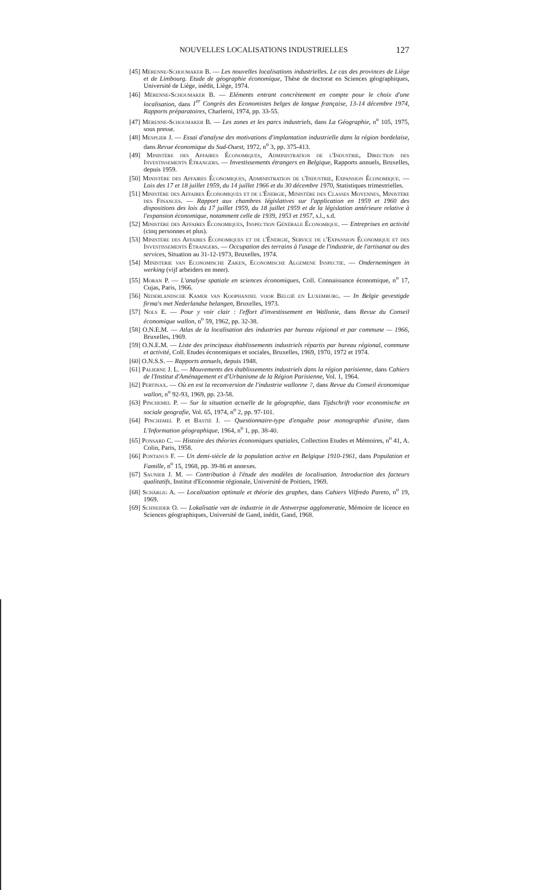NOUVELLES LOCALISATIONS INDUSTRIELLES 127
[45] Mérenne-Schoumaker B. — Les nouvelles localisations industrielles. Le cas des provinces de Liège et de Limbourg. Etude de géographie économique, Thèse de doctorat en Sciences géographiques, Université de Liège, inédit, Liège, 1974.
[46] Mérenne-Schoumaker B. — Eléments entrant concrètement en compte pour le choix d'une localisation, dans 1<sup>er</sup> Congrès des Economistes belges de langue française, 13-14 décembre 1974, Rapports préparatoires, Charleroi, 1974, pp. 33-55.
[47] Mérenne-Schoumaker B. — Les zones et les parcs industriels, dans La Géographie, n<sup>o</sup> 105, 1975, sous presse.
[48] Mesplier J. — Essai d'analyse des motivations d'implantation industrielle dans la région bordelaise, dans Revue économique du Sud-Ouest, 1972, n<sup>o</sup> 3, pp. 375-413.
[49] Ministère des Affaires Économiques, Administration de l'Industrie, Direction des Investissements Étrangers. — Investissements étrangers en Belgique, Rapports annuels, Bruxelles, depuis 1959.
[50] Ministère des Affaires Économiques, Administration de l'Industrie, Expansion Économique. — Lois des 17 et 18 juillet 1959, du 14 juillet 1966 et du 30 décembre 1970, Statistiques trimestrielles.
[51] Ministère des Affaires Économiques et de l'Énergie, Ministère des Classes Moyennes, Ministère des Finances. — Rapport aux chambres législatives sur l'application en 1959 et 1960 des dispositions des lois du 17 juillet 1959, du 18 juillet 1959 et de la législation antérieure relative à l'expansion économique, notamment celle de 1939, 1953 et 1957, s.l., s.d.
[52] Ministère des Affaires Économiques, Inspection Générale Économique. — Entreprises en activité (cinq personnes et plus).
[53] Ministère des Affaires Économiques et de l'Énergie, Service de l'Expansion Économique et des Investissements Étrangers. — Occupation des terrains à l'usage de l'industrie, de l'artisanat ou des services, Situation au 31-12-1973, Bruxelles, 1974.
[54] Ministerie van Economische Zaken, Economische Algemene Inspectie. — Ondernemingen in werking (vijf arbeiders en meer).
[55] Moran P. — L'analyse spatiale en sciences économiques, Coll. Connaissance économique, n<sup>o</sup> 17, Cujas, Paris, 1966.
[56] Nederlandsche Kamer van Koophandel voor België en Luxemburg. — In Belgie gevestigde firma's met Nederlandse belangen, Bruxelles, 1973.
[57] Nols E. — Pour y voir clair : l'effort d'investissement en Wallonie, dans Revue du Conseil économique wallon, n<sup>o</sup> 59, 1962, pp. 32-38.
[58] O.N.E.M. — Atlas de la localisation des industries par bureau régional et par commune — 1966, Bruxelles, 1969.
[59] O.N.E.M. — Liste des principaux établissements industriels répartis par bureau régional, commune et activité, Coll. Etudes économiques et sociales, Bruxelles, 1969, 1970, 1972 et 1974.
[60] O.N.S.S. — Rapports annuels, depuis 1948.
[61] Palierne J. L. — Mouvements des établissements industriels dans la région parisienne, dans Cahiers de l'Institut d'Aménagement et d'Urbanisme de la Région Parisienne, Vol. 1, 1964.
[62] Pertinax. — Où en est la reconversion de l'industrie wallonne ?, dans Revue du Conseil économique wallon, n<sup>o</sup> 92-93, 1969, pp. 23-58.
[63] Pinchemel P. — Sur la situation actuelle de la géographie, dans Tijdschrift voor economische en sociale geografie, Vol. 65, 1974, n<sup>o</sup> 2, pp. 97-101.
[64] Pinchemel P. et Bastié J. — Questionnaire-type d'enquête pour monographie d'usine, dans L'Information géographique, 1964, n<sup>o</sup> 1, pp. 38-40.
[65] Ponsard C. — Histoire des théories économiques spatiales, Collection Etudes et Mémoires, n<sup>o</sup> 41, A. Colin, Paris, 1958.
[66] Pontanus F. — Un demi-siècle de la population active en Belgique 1910-1961, dans Population et Famille, n<sup>o</sup> 15, 1968, pp. 39-86 et annexes.
[67] Saunier J. M. — Contribution à l'étude des modèles de localisation. Introduction des facteurs qualitatifs, Institut d'Economie régionale, Université de Poitiers, 1969.
[68] Schärlig A. — Localisation optimale et théorie des graphes, dans Cahiers Vilfredo Pareto, n<sup>o</sup> 19, 1969.
[69] Schneider O. — Lokalisatie van de industrie in de Antwerpse agglomeratie, Mémoire de licence en Sciences géographiques, Université de Gand, inédit, Gand, 1968.